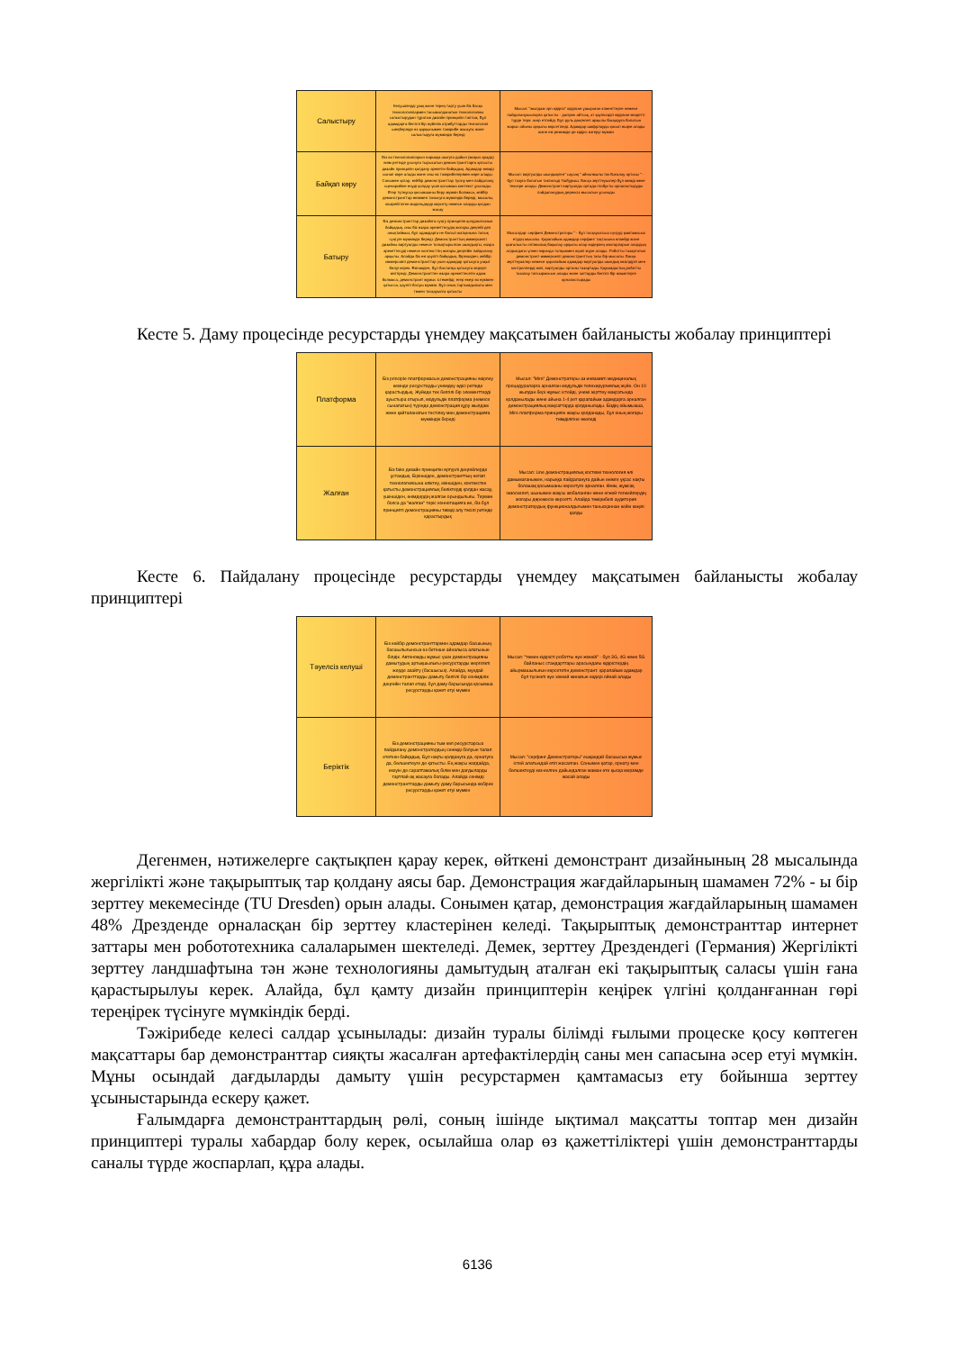| Салыстыру | Келушілерді ұзақ және терең тарту үшін біз басқа технологиялармен тасымалданатын технологияны салыстырудан тұратын дизайн принципін таптық. Бұл адамдарға белгілі бір жүйелік атрибуттарды технология шеңберінде өз қарқынымен тәжірибе жасауға және салыстыруға мүмкіндік береді | Мысал: "жылдам vpn кідірісі" кідіріске ұшыраған клиенттерге немесе пайдаланушыларға қатысты - дәлірек айтсақ, ат қауіпсіздігі кідіріске міндетті түрде теріс әсер етпейді. Бұл руль дөңгелегі арқылы басқаруға болатын жарыс ойыны арқылы көрсетіледі. Адамдар шифрлауды қосып өшіре алады және екі режимде де кідіріс өзгеруі мүмкін |
| Байқап көру | Біз өз технологияларын нарыққа шығуға дайын (жақын арада) өнім ретінде ұсынуға тырысатын демонстранттарға қатысты дизайн принципін қолдану әрекетін байқадық. Адамдар өнімді сынап көре алады және оны өз тәжірибелерімен көре алады. Сонымен қатар, кейбір демонстранттар түсіну мен пайдалану сценарийіне енуді қолдау үшін қосымша контекст ұсынады. Егер түпнұсқа қосымшаны беру мүмкін болмаса, кейбір демонстранттар өніммен танысуға мүмкіндік береді, мысалы, кішірейтілген модельдерді көрсету немесе оларды қолдан жасау | Мысал: виртуалды шындықпен" саусақ " айналмалы ток Бағалау ортасы " - бұл тозуға болатын тактильді Үшбұрыш. Басқа зерттеушілер бұл киімді жеке тексере алады. Демонстрант виртуалды ортада глобусты орналастыруды пайдаланудың дерексіз мысалын ұсынады |
| Батыру | Біз демонстранттар дизайнға сүңгу принципін қолданатынын байқадық, оны біз өзара әрекеттесудің жоғары деңгейі деп анықтаймыз, бұл адамдарға не болып жатқанына толық сүңгуге мүмкіндік береді. Демонстранттың иммерсивті дизайны виртуалды немесе толықтырылған шындықты, өзара әрекеттесуді немесе контексттің жоғары деңгейін пайдалану арқылы. Алайда біз екі қауіпті байқадық. Біріншіден, кейбір иммерсивті демонстранттар үшін адамдар қатысуға уақыт бөлуі керек. Екіншіден, бұл бастапқы қатысуға кедергі келтіреді. Демонстранттен өзара әрекеттесетін адам болмаса, демонстрант жұмыс істемейді; егер екеуі өз еркімен қатысса, қауіпті болуы мүмкін. Бұл оның тартымдылығы мен төмен тосқауылға қатысты | Мысалдар: серфинг Демонстраторы " - бұл тосқауылсыз сүңгуді қамтамасыз етудің мысалы. Қарапайым адамдар серфинг тақтасына өлкейді және қозғалысты оптикалық бақылау арқылы олар өздерінің аватарларын олардың алдындағы үлкен экранда толқынмен жүзіп жүре алады. Роботты тазартатын демонстрант-иммерсивті демонстранттың тағы бір мысалы. Басқа зерттеушілер немесе қарапайым адамдар виртуалды шындық көзілдірігі мен контроллерді киіп, виртуалды ортаны тазартады. Қауымдастық роботты тазалау тапсырмасын алады және заттарды белгілі бір жәшіктерге орналастырады |
Кесте 5. Даму процесінде ресурстарды үнемдеу мақсатымен байланысты жобалау принциптері
| Платформа | Біз principle платформасын демонстрацияны әзірлеу кезінде ресурстарды үнемдеу әдісі ретінде қарастырдық. Жүйеде тек белгілі бір элементтерді ауыстыра отырып, модульдік платформа (немесе сынапатын) түрінде демонстрация құру жылдам және қайталанатын тестілеу мен демонстрацияға мүмкіндік береді | Мысал: "Miro" Демонстраторы-аз инвазивті медициналық процедураларға арналған модульдік телехирургиялық жүйе. Он 10 жылдан бері жұмыс істейді, үнемі зерттеу мақсатында қолданылады және айына 1-4 рет қарапайым адамдарға арналған демонстрациялық мақсаттарда қолданылады. Біздің ойымызша, Miro платформа принципін жақсы қолданады, бұл оның жоғары тиімділігіне әкеледі |
| Жалған | Біз fake дизайн принципін әртүрлі деңгейлерде ұстандық. Біріншіден, демонстранттың негізгі технологиясына еліктеу, екіншіден, контекстке қатысты демонстрациялық бөліктерді қолдан жасау, үшіншіден, өнімдердің жалған орындылығы. Термин болса да "жалған" теріс коннотацияға ие, біз бұл принципті демонстрацияны тиімді алу тәсілі ретінде қарастырдық | Мысал: Line демонстрациялық костюмі технология әлі дамымағанымен, нарыққа пайдалануға дайын өнімге ұқсас нақты болашақ қосымшаны көрсетуге арналған. Өнім, жұмсақ экзоскелет, шынымен жақсы жобаланған және егжей-тегжейлердің жоғары дәрежесін көрсетті. Алайда тәжірибелі аудитория демонстратордың функционалдығымен танысқаннан кейін көңілі қалды |
Кесте 6. Пайдалану процесінде ресурстарды үнемдеу мақсатымен байланысты жобалау принциптері
| Тәуелсіз келуші | Біз кейбір демонстранттармен адамдар басшының басшылығынсыз өз бетінше айналыса алатынын білдік. Автономды жұмыс үшін демонстрацияны дамытудың артықшылығы-ресурстарды жергілікті жерде азайту (басшысыз). Алайда, мұндай демонстранттарды дамыту белгілі бір сенімділік деңгейін талап етеді, бұл даму барысында қосымша ресурстарды қажет етуі мүмкін | Мысал: "төмен кідірісті роботты әуе жокейі" - бұл 3G, 4G және 5G байланыс стандарттары арасындағы кідірістердің айырмашылығын көрсететін демонстрант. қарапайым адамдар бұл түсінікті әуе хоккей жинағын өздері ойнай алады |
| Беріктік | Біз демонстрацияны тым көп ресурстарсыз пайдалану демонстратордың сенімді болуын талап ететінін байқадық. Бұл нақты қолдануға да, орнатуға да, бөлшектеуге де қатысты. Ең жақсы жағдайда, екеуін де сараптамалық білім мен дағдыларды тартпай-ақ жасауға болады. Алайда сенімді демонстранттарды дамыту даму барысында көбірек ресурстарды қажет етуі мүмкін | Мысал: "серфинг Демонстраторы" ешқандай басшысыз жұмыс істей алатындай етіп жасалған. Сонымен қатар, орнату мен бөлшектеуді кез-келген дайындалған маман өте қысқа мерзімде жасай алады |
Дегенмен, нәтижелерге сақтықпен қарау керек, өйткені демонстрант дизайнының 28 мысалында жергілікті және тақырыптық тар қолдану аясы бар. Демонстрация жағдайларының шамамен 72% - ы бір зерттеу мекемесінде (TU Dresden) орын алады. Сонымен қатар, демонстрация жағдайларының шамамен 48% Дрезденде орналасқан бір зерттеу кластерінен келеді. Тақырыптық демонстранттар интернет заттары мен робототехника салаларымен шектеледі. Демек, зерттеу Дрездендегі (Германия) Жергілікті зерттеу ландшафтына тән және технологияны дамытудың аталған екі тақырыптық саласы үшін ғана қарастырылуы керек. Алайда, бұл қамту дизайн принциптерін кеңірек үлгіні қолданғаннан гөрі тереңірек түсінуге мүмкіндік берді.
Тәжірибеде келесі салдар ұсынылады: дизайн туралы білімді ғылыми процеске қосу көптеген мақсаттары бар демонстранттар сияқты жасалған артефактілердің саны мен сапасына әсер етуі мүмкін. Мұны осындай дағдыларды дамыту үшін ресурстармен қамтамасыз ету бойынша зерттеу ұсыныстарында ескеру қажет.
Ғалымдарға демонстранттардың рөлі, соның ішінде ықтимал мақсатты топтар мен дизайн принциптері туралы хабардар болу керек, осылайша олар өз қажеттіліктері үшін демонстранттарды саналы түрде жоспарлап, құра алады.
6136